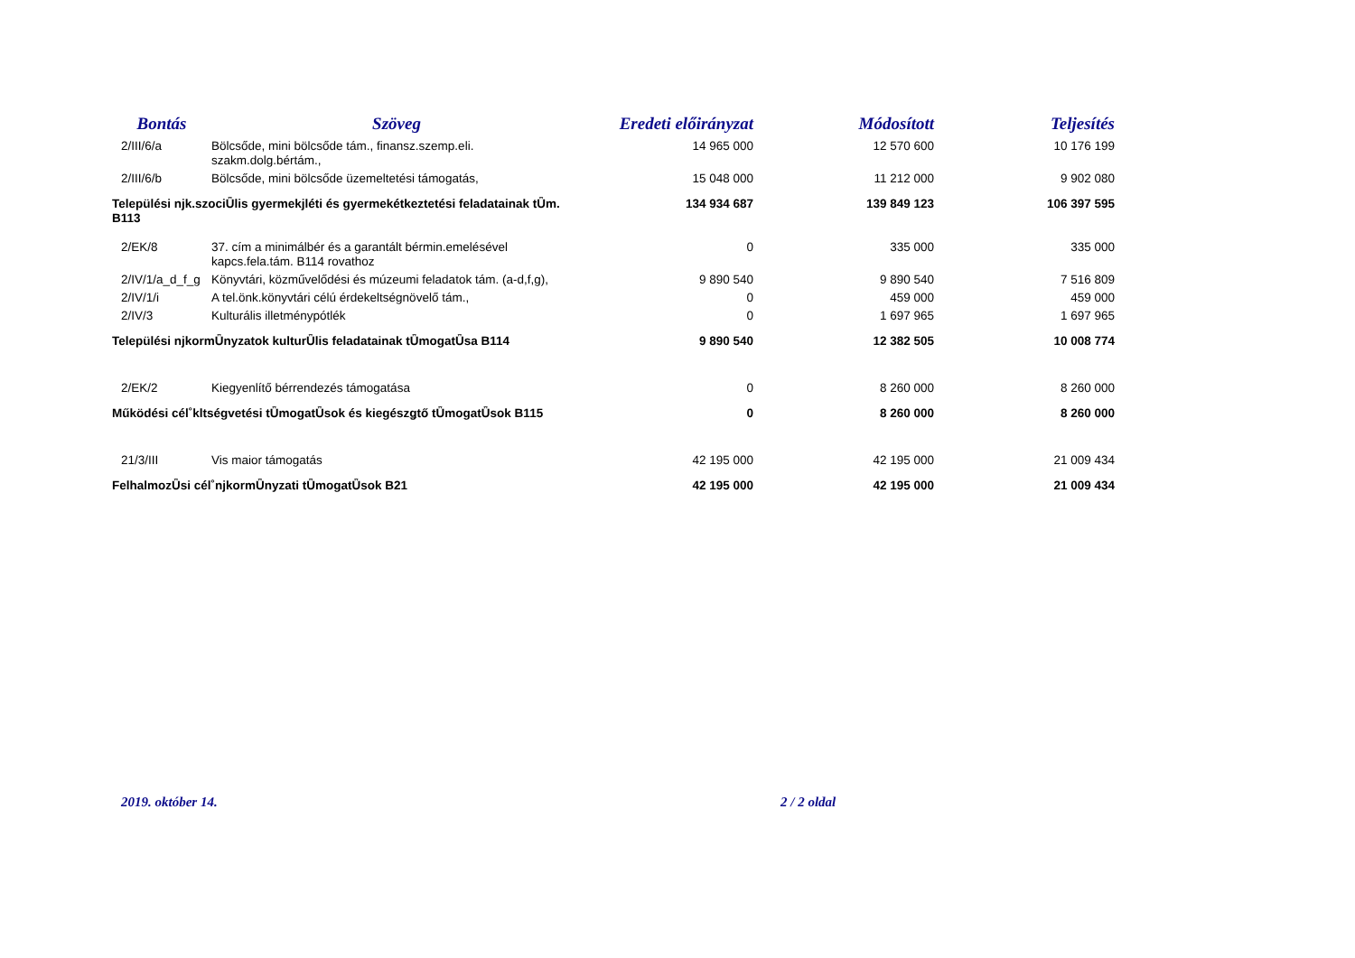| Bontás | Szöveg | Eredeti előirányzat | Módosított | Teljesítés |
| --- | --- | --- | --- | --- |
| 2/III/6/a | Bölcsőde, mini bölcsőde tám., finansz.szemp.eli. szakm.dolg.bértám., | 14 965 000 | 12 570 600 | 10 176 199 |
| 2/III/6/b | Bölcsőde, mini bölcsőde üzemeltetési támogatás, | 15 048 000 | 11 212 000 | 9 902 080 |
| Települési ǌk.szociǕlis gyermekjléti és gyermekétkeztetési feladatainak tǕm. B113 | | 134 934 687 | 139 849 123 | 106 397 595 |
| 2/EK/8 | 37. cím a minimálbér és a garantált bérmin.emelésével kapcs.fela.tám. B114 rovathoz | 0 | 335 000 | 335 000 |
| 2/IV/1/a_d_f_g | Könyvtári, közművelődési és múzeumi feladatok tám. (a-d,f,g), | 9 890 540 | 9 890 540 | 7 516 809 |
| 2/IV/1/i | A tel.önk.könyvtári célú érdekeltségnövelő tám., | 0 | 459 000 | 459 000 |
| 2/IV/3 | Kulturális illetménypótlék | 0 | 1 697 965 | 1 697 965 |
| Települési ǌkormǕnyzatok kulturǕlis feladatainak tǕmogatǕsa B114 | | 9 890 540 | 12 382 505 | 10 008 774 |
| 2/EK/2 | Kiegyenlítő bérrendezés támogatása | 0 | 8 260 000 | 8 260 000 |
| Működési cél˚kltségvetési tǕmogatǕsok és kiegészǥtő tǕmogatǕsok B115 | | 0 | 8 260 000 | 8 260 000 |
| 21/3/III | Vis maior támogatás | 42 195 000 | 42 195 000 | 21 009 434 |
| FelhalmozǕsi cél˚ǌkormǕnyzati tǕmogatǕsok B21 | | 42 195 000 | 42 195 000 | 21 009 434 |
2019. október 14. 2 / 2 oldal